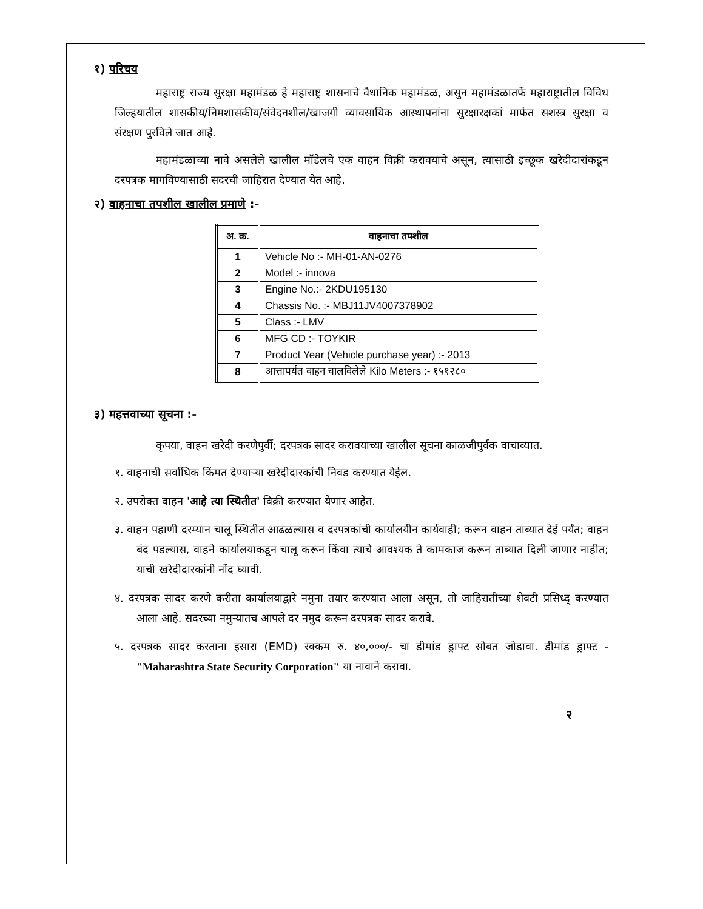१) परिचय
महाराष्ट्र राज्य सुरक्षा महामंडळ हे महाराष्ट्र शासनाचे वैधानिक महामंडळ, असुन महामंडळातर्फे महाराष्ट्रातील विविध जिल्हयातील शासकीय/निमशासकीय/संवेदनशील/खाजगी व्यावसायिक आस्थापनांना सुरक्षारक्षकां मार्फत सशस्त्र सुरक्षा व संरक्षण पुरविले जात आहे.
महामंडळाच्या नावे असलेले खालील मॉडेलचे एक वाहन विक्री करावयाचे असून, त्यासाठी इच्छूक खरेदीदारांकडून दरपत्रक मागविण्यासाठी सदरची जाहिरात देण्यात येत आहे.
२) वाहनाचा तपशील खालील प्रमाणे :-
| अ. क्र. | वाहनाचा तपशील |
| --- | --- |
| 1 | Vehicle No :- MH-01-AN-0276 |
| 2 | Model :- innova |
| 3 | Engine No.:- 2KDU195130 |
| 4 | Chassis No. :- MBJ11JV4007378902 |
| 5 | Class :- LMV |
| 6 | MFG CD :- TOYKIR |
| 7 | Product Year (Vehicle purchase year) :- 2013 |
| 8 | आत्तापर्यंत वाहन चालविलेले Kilo Meters :- १५१२८० |
३) महत्तवाच्या सूचना :-
कृपया, वाहन खरेदी करणेपुर्वी; दरपत्रक सादर करावयाच्या खालील सूचना काळजीपुर्वक वाचाव्यात.
१. वाहनाची सर्वाधिक किंमत देण्याऱ्या खरेदीदारकांची निवड करण्यात येईल.
२. उपरोक्त वाहन 'आहे त्या स्थितीत' विक्री करण्यात येणार आहेत.
३. वाहन पहाणी दरम्यान चालू स्थितीत आढळल्यास व दरपत्रकांची कार्यालयीन कार्यवाही; करून वाहन ताब्यात देई पर्यंत; वाहन बंद पडल्यास, वाहने कार्यालयाकडून चालू करून किंवा त्याचे आवश्यक ते कामकाज करून ताब्यात दिली जाणार नाहीत; याची खरेदीदारकांनी नोंद घ्यावी.
४. दरपत्रक सादर करणे करीता कार्यालयाद्वारे नमुना तयार करण्यात आला असून, तो जाहिरातीच्या शेवटी प्रसिध्द् करण्यात आला आहे. सदरच्या नमुन्यातच आपले दर नमुद करून दरपत्रक सादर करावे.
५. दरपत्रक सादर करताना इसारा (EMD) रक्कम रु. ४०,०००/- चा डीमांड ड्राफ्ट सोबत जोडावा. डीमांड ड्राफ्ट - "Maharashtra State Security Corporation" या नावाने करावा.
२